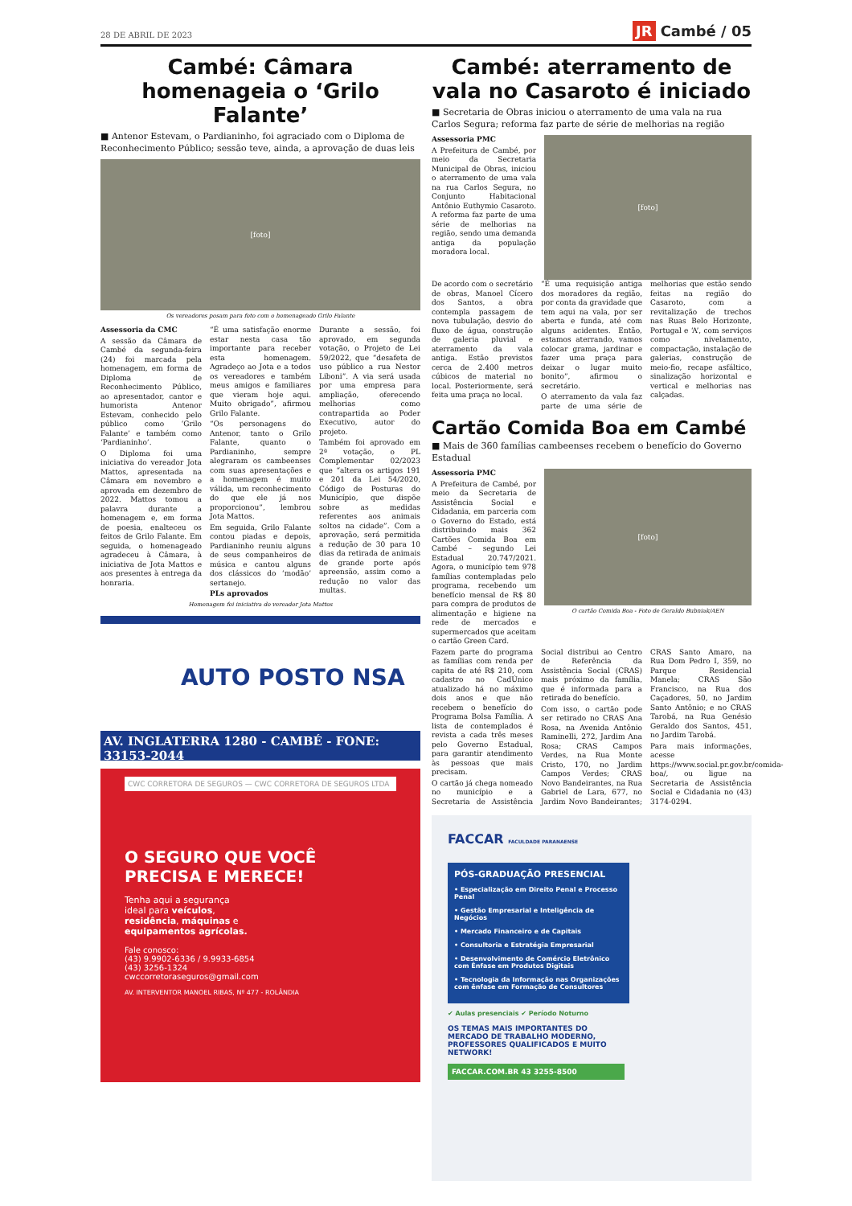28 DE ABRIL DE 2023 JR Cambé / 05
Cambé: Câmara homenageia o ‘Grilo Falante’
■ Antenor Estevam, o Pardianinho, foi agraciado com o Diploma de Reconhecimento Público; sessão teve, ainda, a aprovação de duas leis
[foto]
Os vereadores posam para foto com o homenageado Grilo Falante
Assessoria da CMC
A sessão da Câmara de Cambé da segunda-feira (24) foi marcada pela homenagem, em forma de Diploma de Reconhecimento Público, ao apresentador, cantor e humorista Antenor Estevam, conhecido pelo público como ‘Grilo Falante’ e também como ‘Pardianinho’.
O Diploma foi uma iniciativa do vereador Jota Mattos, apresentada na Câmara em novembro e aprovada em dezembro de 2022. Mattos tomou a palavra durante a homenagem e, em forma de poesia, enalteceu os feitos de Grilo Falante. Em seguida, o homenageado agradeceu à Câmara, à iniciativa de Jota Mattos e aos presentes à entrega da honraria.
“É uma satisfação enorme estar nesta casa tão importante para receber esta homenagem. Agradeço ao Jota e a todos os vereadores e também meus amigos e familiares que vieram hoje aqui. Muito obrigado”, afirmou Grilo Falante.
“Os personagens do Antenor, tanto o Grilo Falante, quanto o Pardianinho, sempre alegraram os cambeenses com suas apresentações e a homenagem é muito válida, um reconhecimento do que ele já nos proporcionou”, lembrou Jota Mattos.
Em seguida, Grilo Falante contou piadas e depois, Pardianinho reuniu alguns de seus companheiros de música e cantou alguns dos clássicos do ‘modão’ sertanejo.
PLs aprovados
Durante a sessão, foi aprovado, em segunda votação, o Projeto de Lei 59/2022, que “desafeta de uso público a rua Nestor Liboni”. A via será usada por uma empresa para ampliação, oferecendo melhorias como contrapartida ao Poder Executivo, autor do projeto.
Também foi aprovado em 2ª votação, o PL Complementar 02/2023 que “altera os artigos 191 e 201 da Lei 54/2020, Código de Posturas do Município, que dispõe sobre as medidas referentes aos animais soltos na cidade”. Com a aprovação, será permitida a redução de 30 para 10 dias da retirada de animais de grande porte após apreensão, assim como a redução no valor das multas.
Homenagem foi iniciativa do vereador Jota Mattos
AUTO POSTO NSA
AV. INGLATERRA 1280 - CAMBÉ - FONE: 33153-2044
CWC CORRETORA DE SEGUROS — CWC CORRETORA DE SEGUROS LTDA
O SEGURO QUE VOCÊ PRECISA E MERECE!
Tenha aqui a segurança ideal para veículos, residência, máquinas e equipamentos agrícolas.
Fale conosco:
(43) 9.9902-6336 / 9.9933-6854
(43) 3256-1324
cwccorretoraseguros@gmail.com
AV. INTERVENTOR MANOEL RIBAS, Nº 477 - ROLÂNDIA
Cambé: aterramento de vala no Casaroto é iniciado
■ Secretaria de Obras iniciou o aterramento de uma vala na rua Carlos Segura; reforma faz parte de série de melhorias na região
Assessoria PMC
A Prefeitura de Cambé, por meio da Secretaria Municipal de Obras, iniciou o aterramento de uma vala na rua Carlos Segura, no Conjunto Habitacional Antônio Euthymio Casaroto. A reforma faz parte de uma série de melhorias na região, sendo uma demanda antiga da população moradora local.
[foto]
De acordo com o secretário de obras, Manoel Cícero dos Santos, a obra contempla passagem de nova tubulação, desvio do fluxo de água, construção de galeria pluvial e aterramento da vala antiga. Estão previstos cerca de 2.400 metros cúbicos de material no local. Posteriormente, será feita uma praça no local.
“É uma requisição antiga dos moradores da região, por conta da gravidade que tem aqui na vala, por ser aberta e funda, até com alguns acidentes. Então, estamos aterrando, vamos colocar grama, jardinar e fazer uma praça para deixar o lugar muito bonito”, afirmou o secretário.
O aterramento da vala faz parte de uma série de melhorias que estão sendo feitas na região do Casaroto, com a revitalização de trechos nas Ruas Belo Horizonte, Portugal e ‘A’, com serviços como nivelamento, compactação, instalação de galerias, construção de meio-fio, recape asfáltico, sinalização horizontal e vertical e melhorias nas calçadas.
Cartão Comida Boa em Cambé
■ Mais de 360 famílias cambeenses recebem o benefício do Governo Estadual
Assessoria PMC
A Prefeitura de Cambé, por meio da Secretaria de Assistência Social e Cidadania, em parceria com o Governo do Estado, está distribuindo mais 362 Cartões Comida Boa em Cambé – segundo Lei Estadual 20.747/2021. Agora, o município tem 978 famílias contempladas pelo programa, recebendo um benefício mensal de R$ 80 para compra de produtos de alimentação e higiene na rede de mercados e supermercados que aceitam o cartão Green Card.
[foto]
O cartão Comida Boa - Foto de Geraldo Bubniak/AEN
Fazem parte do programa as famílias com renda per capita de até R$ 210, com cadastro no CadÚnico atualizado há no máximo dois anos e que não recebem o benefício do Programa Bolsa Família. A lista de contemplados é revista a cada três meses pelo Governo Estadual, para garantir atendimento às pessoas que mais precisam.
O cartão já chega nomeado no município e a Secretaria de Assistência Social distribui ao Centro de Referência da Assistência Social (CRAS) mais próximo da família, que é informada para a retirada do benefício.
Com isso, o cartão pode ser retirado no CRAS Ana Rosa, na Avenida Antônio Raminelli, 272, Jardim Ana Rosa; CRAS Campos Verdes, na Rua Monte Cristo, 170, no Jardim Campos Verdes; CRAS Novo Bandeirantes, na Rua Gabriel de Lara, 677, no Jardim Novo Bandeirantes; CRAS Santo Amaro, na Rua Dom Pedro I, 359, no Parque Residencial Manela; CRAS São Francisco, na Rua dos Caçadores, 50, no Jardim Santo Antônio; e no CRAS Tarobá, na Rua Genésio Geraldo dos Santos, 451, no Jardim Tarobá.
Para mais informações, acesse https://www.social.pr.gov.br/comida-boa/, ou ligue na Secretaria de Assistência Social e Cidadania no (43) 3174-0294.
FACCAR FACULDADE PARANAENSE
PÓS-GRADUAÇÃO PRESENCIAL
• Especialização em Direito Penal e Processo Penal
• Gestão Empresarial e Inteligência de Negócios
• Mercado Financeiro e de Capitais
• Consultoria e Estratégia Empresarial
• Desenvolvimento de Comércio Eletrônico com Ênfase em Produtos Digitais
• Tecnologia da Informação nas Organizações com ênfase em Formação de Consultores
✔ Aulas presenciais ✔ Período Noturno
OS TEMAS MAIS IMPORTANTES DO MERCADO DE TRABALHO MODERNO, PROFESSORES QUALIFICADOS E MUITO NETWORK!
FACCAR.COM.BR 43 3255-8500